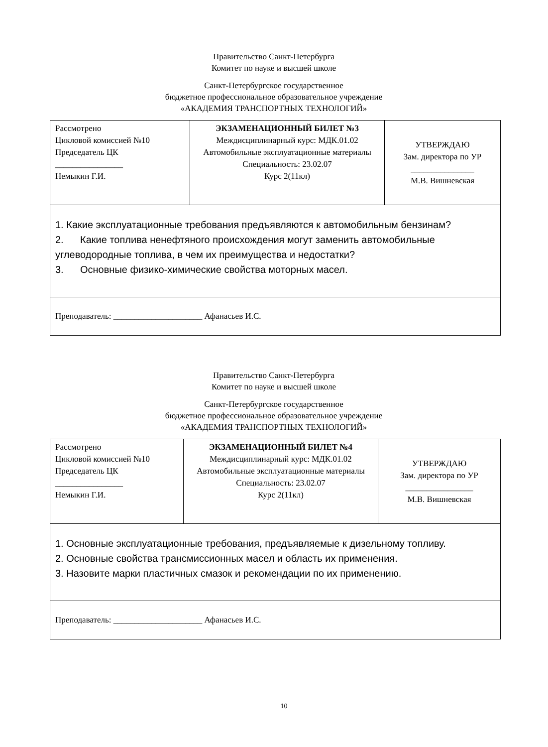Правительство Санкт-Петербурга
Комитет по науке и высшей школе
Санкт-Петербургское государственное
бюджетное профессиональное образовательное учреждение
«АКАДЕМИЯ ТРАНСПОРТНЫХ ТЕХНОЛОГИЙ»
| Рассмотрено Цикловой комиссией №10 Председатель ЦК ________________ Немыкин Г.И. | ЭКЗАМЕНАЦИОННЫЙ БИЛЕТ №3 Междисциплинарный курс: МДК.01.02 Автомобильные эксплуатационные материалы Специальность: 23.02.07 Курс 2(11кл) | УТВЕРЖДАЮ Зам. директора по УР _______________ М.В. Вишневская |
| 1. Какие эксплуатационные требования предъявляются к автомобильным бензинам? 2. Какие топлива ненефтяного происхождения могут заменить автомобильные углеводородные топлива, в чем их преимущества и недостатки? 3. Основные физико-химические свойства моторных масел. | | |
| Преподаватель: _____________________ Афанасьев И.С. | | |
Правительство Санкт-Петербурга
Комитет по науке и высшей школе
Санкт-Петербургское государственное
бюджетное профессиональное образовательное учреждение
«АКАДЕМИЯ ТРАНСПОРТНЫХ ТЕХНОЛОГИЙ»
| Рассмотрено Цикловой комиссией №10 Председатель ЦК ________________ Немыкин Г.И. | ЭКЗАМЕНАЦИОННЫЙ БИЛЕТ №4 Междисциплинарный курс: МДК.01.02 Автомобильные эксплуатационные материалы Специальность: 23.02.07 Курс 2(11кл) | УТВЕРЖДАЮ Зам. директора по УР ________________ М.В. Вишневская |
| 1. Основные эксплуатационные требования, предъявляемые к дизельному топливу. 2. Основные свойства трансмиссионных масел и область их применения. 3. Назовите марки пластичных смазок и рекомендации по их применению. | | |
| Преподаватель: _____________________ Афанасьев И.С. | | |
10